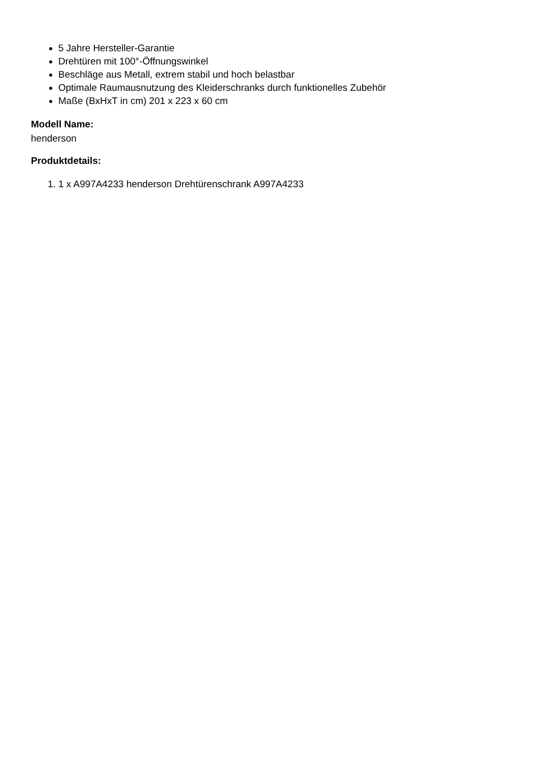5 Jahre Hersteller-Garantie
Drehtüren mit 100°-Öffnungswinkel
Beschläge aus Metall, extrem stabil und hoch belastbar
Optimale Raumausnutzung des Kleiderschranks durch funktionelles Zubehör
Maße (BxHxT in cm) 201 x 223 x 60 cm
Modell Name:
henderson
Produktdetails:
1. 1 x A997A4233 henderson Drehtürenschrank A997A4233